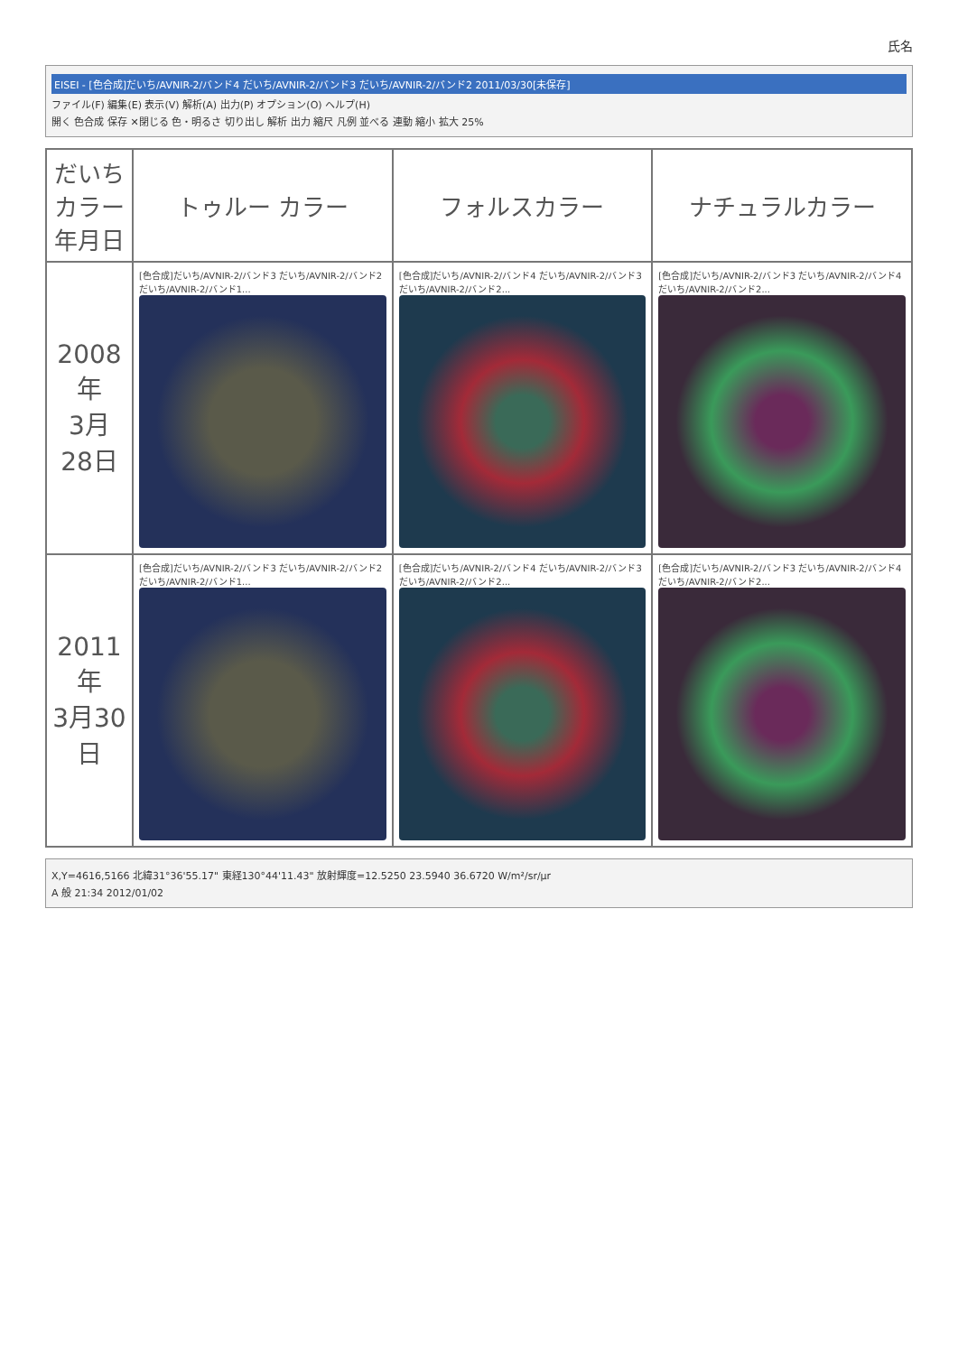氏名
EISEI - [色合成]だいち/AVNIR-2/バンド4 だいち/AVNIR-2/バンド3 だいち/AVNIR-2/バンド2 2011/03/30[未保存]
ファイル(F) 編集(E) 表示(V) 解析(A) 出力(P) オプション(O) ヘルプ(H)
開く 色合成 保存 ✕閉じる 色・明るさ 切り出し 解析 出力 縮尺 凡例 並べる 連動 縮小 拡大 25%
| だいち カラー 年月日 | トゥルー カラー | フォルスカラー | ナチュラルカラー |
| --- | --- | --- | --- |
| 2008年 3月 28日 | [色合成]だいち/AVNIR-2/バンド3 だいち/AVNIR-2/バンド2 だいち/AVNIR-2/バンド1... | [色合成]だいち/AVNIR-2/バンド4 だいち/AVNIR-2/バンド3 だいち/AVNIR-2/バンド2... | [色合成]だいち/AVNIR-2/バンド3 だいち/AVNIR-2/バンド4 だいち/AVNIR-2/バンド2... |
| 2011年 3月30日 | [色合成]だいち/AVNIR-2/バンド3 だいち/AVNIR-2/バンド2 だいち/AVNIR-2/バンド1... | [色合成]だいち/AVNIR-2/バンド4 だいち/AVNIR-2/バンド3 だいち/AVNIR-2/バンド2... | [色合成]だいち/AVNIR-2/バンド3 だいち/AVNIR-2/バンド4 だいち/AVNIR-2/バンド2... |
X,Y=4616,5166 北緯31°36'55.17" 東経130°44'11.43" 放射輝度=12.5250 23.5940 36.6720 W/m²/sr/μr
A 般 21:34 2012/01/02